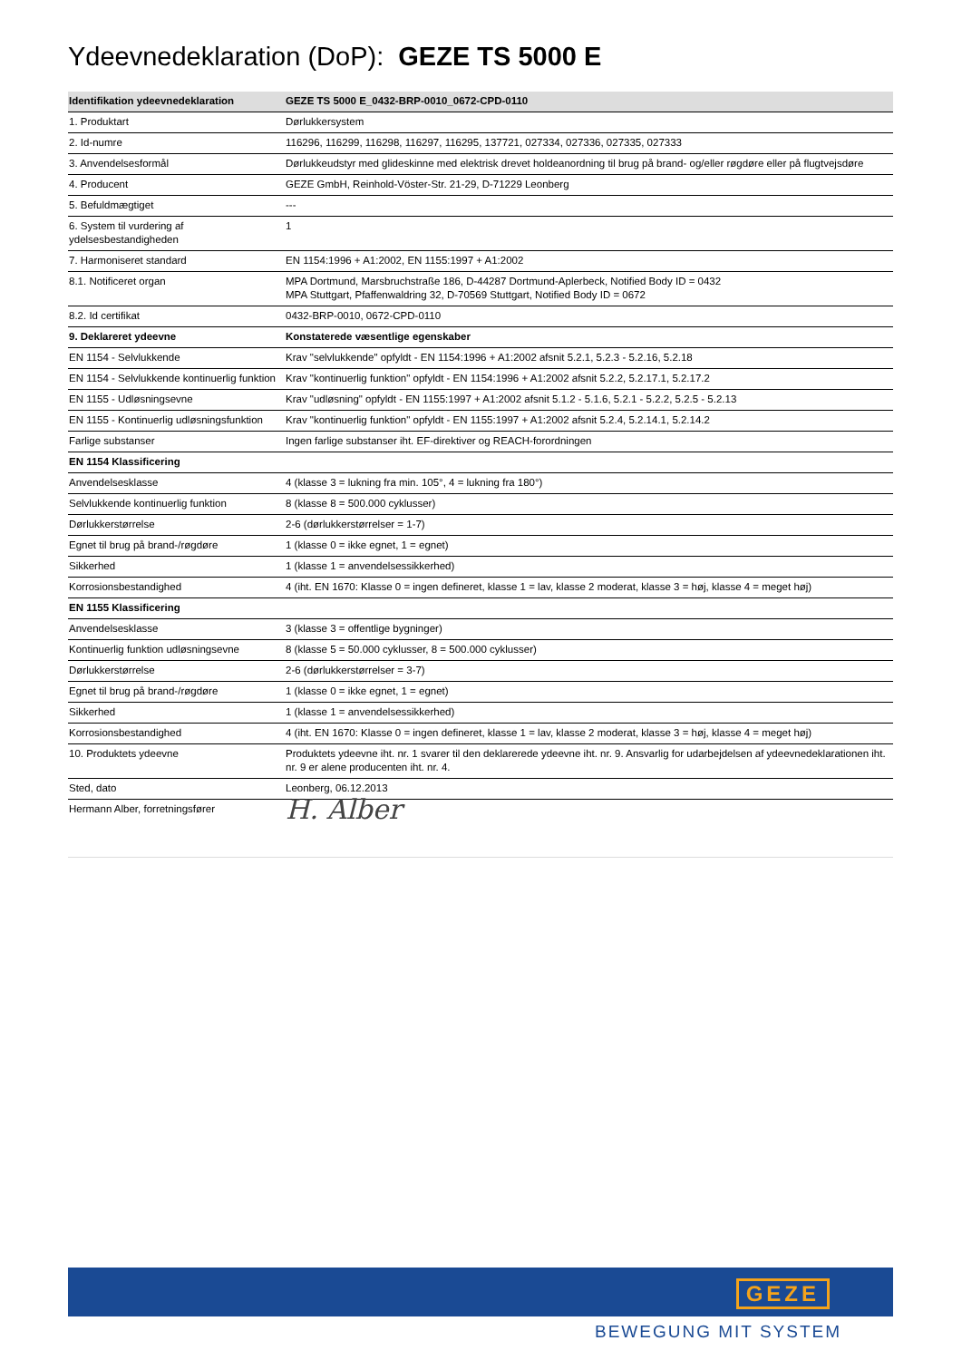Ydeevnedeklaration (DoP): GEZE TS 5000 E
| Identifikation ydeevnedeklaration | GEZE TS 5000 E_0432-BRP-0010_0672-CPD-0110 |
| --- | --- |
| 1. Produktart | Dørlukkersystem |
| 2. Id-numre | 116296, 116299, 116298, 116297, 116295, 137721, 027334, 027336, 027335, 027333 |
| 3. Anvendelsesformål | Dørlukkeudstyr med glideskinne med elektrisk drevet holdeanordning til brug på brand- og/eller røgdøre eller på flugtvejsdøre |
| 4. Producent | GEZE GmbH, Reinhold-Vöster-Str. 21-29, D-71229 Leonberg |
| 5. Befuldmægtiget | --- |
| 6. System til vurdering af ydelsesbestandigheden | 1 |
| 7. Harmoniseret standard | EN 1154:1996 + A1:2002, EN 1155:1997 + A1:2002 |
| 8.1. Notificeret organ | MPA Dortmund, Marsbruchstraße 186, D-44287 Dortmund-Aplerbeck, Notified Body ID = 0432 MPA Stuttgart, Pfaffenwaldring 32, D-70569 Stuttgart, Notified Body ID = 0672 |
| 8.2. Id certifikat | 0432-BRP-0010, 0672-CPD-0110 |
| 9. Deklareret ydeevne | Konstaterede væsentlige egenskaber |
| EN 1154 - Selvlukkende | Krav "selvlukkende" opfyldt - EN 1154:1996 + A1:2002 afsnit 5.2.1, 5.2.3 - 5.2.16, 5.2.18 |
| EN 1154 - Selvlukkende kontinuerlig funktion | Krav "kontinuerlig funktion" opfyldt - EN 1154:1996 + A1:2002 afsnit 5.2.2, 5.2.17.1, 5.2.17.2 |
| EN 1155 - Udløsningsevne | Krav "udløsning" opfyldt - EN 1155:1997 + A1:2002 afsnit 5.1.2 - 5.1.6, 5.2.1 - 5.2.2, 5.2.5 - 5.2.13 |
| EN 1155 - Kontinuerlig udløsningsfunktion | Krav "kontinuerlig funktion" opfyldt - EN 1155:1997 + A1:2002 afsnit 5.2.4, 5.2.14.1, 5.2.14.2 |
| Farlige substanser | Ingen farlige substanser iht. EF-direktiver og REACH-forordningen |
| EN 1154 Klassificering | |
| Anvendelsesklasse | 4 (klasse 3 = lukning fra min. 105°, 4 = lukning fra 180°) |
| Selvlukkende kontinuerlig funktion | 8 (klasse 8 = 500.000 cyklusser) |
| Dørlukkerstørrelse | 2-6 (dørlukkerstørrelser = 1-7) |
| Egnet til brug på brand-/røgdøre | 1 (klasse 0 = ikke egnet, 1 = egnet) |
| Sikkerhed | 1 (klasse 1 = anvendelsessikkerhed) |
| Korrosionsbestandighed | 4 (iht. EN 1670: Klasse 0 = ingen defineret, klasse 1 = lav, klasse 2 moderat, klasse 3 = høj, klasse 4 = meget høj) |
| EN 1155 Klassificering | |
| Anvendelsesklasse | 3 (klasse 3 = offentlige bygninger) |
| Kontinuerlig funktion udløsningsevne | 8 (klasse 5 = 50.000 cyklusser, 8 = 500.000 cyklusser) |
| Dørlukkerstørrelse | 2-6 (dørlukkerstørrelser = 3-7) |
| Egnet til brug på brand-/røgdøre | 1 (klasse 0 = ikke egnet, 1 = egnet) |
| Sikkerhed | 1 (klasse 1 = anvendelsessikkerhed) |
| Korrosionsbestandighed | 4 (iht. EN 1670: Klasse 0 = ingen defineret, klasse 1 = lav, klasse 2 moderat, klasse 3 = høj, klasse 4 = meget høj) |
| 10. Produktets ydeevne | Produktets ydeevne iht. nr. 1 svarer til den deklarerede ydeevne iht. nr. 9. Ansvarlig for udarbejdelsen af ydeevnedeklarationen iht. nr. 9 er alene producenten iht. nr. 4. |
| Sted, dato | Leonberg, 06.12.2013 |
| Hermann Alber, forretningsfører | H. Alber |
GEZE
BEWEGUNG MIT SYSTEM